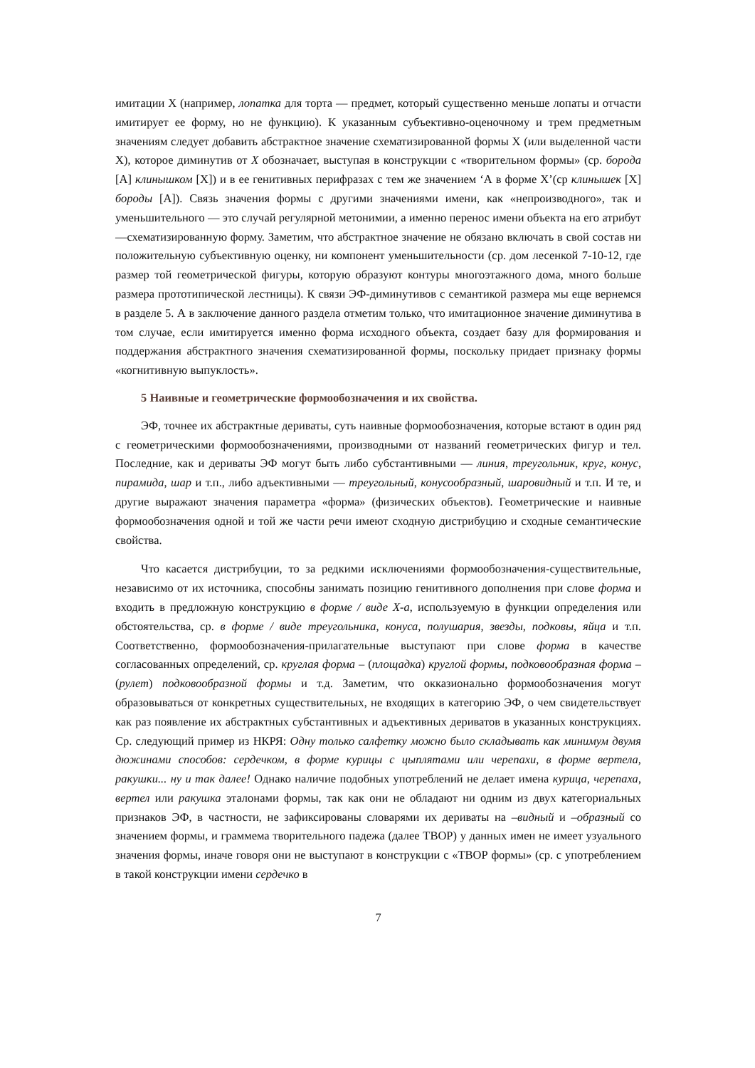имитации X (например, лопатка для торта — предмет, который существенно меньше лопаты и отчасти имитирует ее форму, но не функцию). К указанным субъективно-оценочному и трем предметным значениям следует добавить абстрактное значение схематизированной формы X (или выделенной части X), которое диминутив от X обозначает, выступая в конструкции с «творительном формы» (ср. борода [А] клинышком [X]) и в ее генитивных перифразах с тем же значением ‘А в форме X’(ср клинышек [X] бороды [А]). Связь значения формы с другими значениями имени, как «непроизводного», так и уменьшительного — это случай регулярной метонимии, а именно перенос имени объекта на его атрибут —схематизированную форму. Заметим, что абстрактное значение не обязано включать в свой состав ни положительную субъективную оценку, ни компонент уменьшительности (ср. дом лесенкой 7-10-12, где размер той геометрической фигуры, которую образуют контуры многоэтажного дома, много больше размера прототипической лестницы). К связи ЭФ-диминутивов с семантикой размера мы еще вернемся в разделе 5. А в заключение данного раздела отметим только, что имитационное значение диминутива в том случае, если имитируется именно форма исходного объекта, создает базу для формирования и поддержания абстрактного значения схематизированной формы, поскольку придает признаку формы «когнитивную выпуклость».
5 Наивные и геометрические формообозначения и их свойства.
ЭФ, точнее их абстрактные дериваты, суть наивные формообозначения, которые встают в один ряд с геометрическими формообозначениями, производными от названий геометрических фигур и тел. Последние, как и дериваты ЭФ могут быть либо субстантивными — линия, треугольник, круг, конус, пирамида, шар и т.п., либо адъективными — треугольный, конусообразный, шаровидный и т.п. И те, и другие выражают значения параметра «форма» (физических объектов). Геометрические и наивные формообозначения одной и той же части речи имеют сходную дистрибуцию и сходные семантические свойства.
Что касается дистрибуции, то за редкими исключениями формообозначения-существительные, независимо от их источника, способны занимать позицию генитивного дополнения при слове форма и входить в предложную конструкцию в форме / виде X-а, используемую в функции определения или обстоятельства, ср. в форме / виде треугольника, конуса, полушария, звезды, подковы, яйца и т.п. Соответственно, формообозначения-прилагательные выступают при слове форма в качестве согласованных определений, ср. круглая форма – (площадка) круглой формы, подковообразная форма – (рулет) подковообразной формы и т.д. Заметим, что окказионально формообозначения могут образовываться от конкретных существительных, не входящих в категорию ЭФ, о чем свидетельствует как раз появление их абстрактных субстантивных и адъективных дериватов в указанных конструкциях. Ср. следующий пример из НКРЯ: Одну только салфетку можно было складывать как минимум двумя дюжинами способов: сердечком, в форме курицы с цыплятами или черепахи, в форме вертела, ракушки... ну и так далее! Однако наличие подобных употреблений не делает имена курица, черепаха, вертел или ракушка эталонами формы, так как они не обладают ни одним из двух категориальных признаков ЭФ, в частности, не зафиксированы словарями их дериваты на –видный и –образный со значением формы, и граммема творительного падежа (далее ТВОР) у данных имен не имеет узуального значения формы, иначе говоря они не выступают в конструкции с «ТВОР формы» (ср. с употреблением в такой конструкции имени сердечко в
7